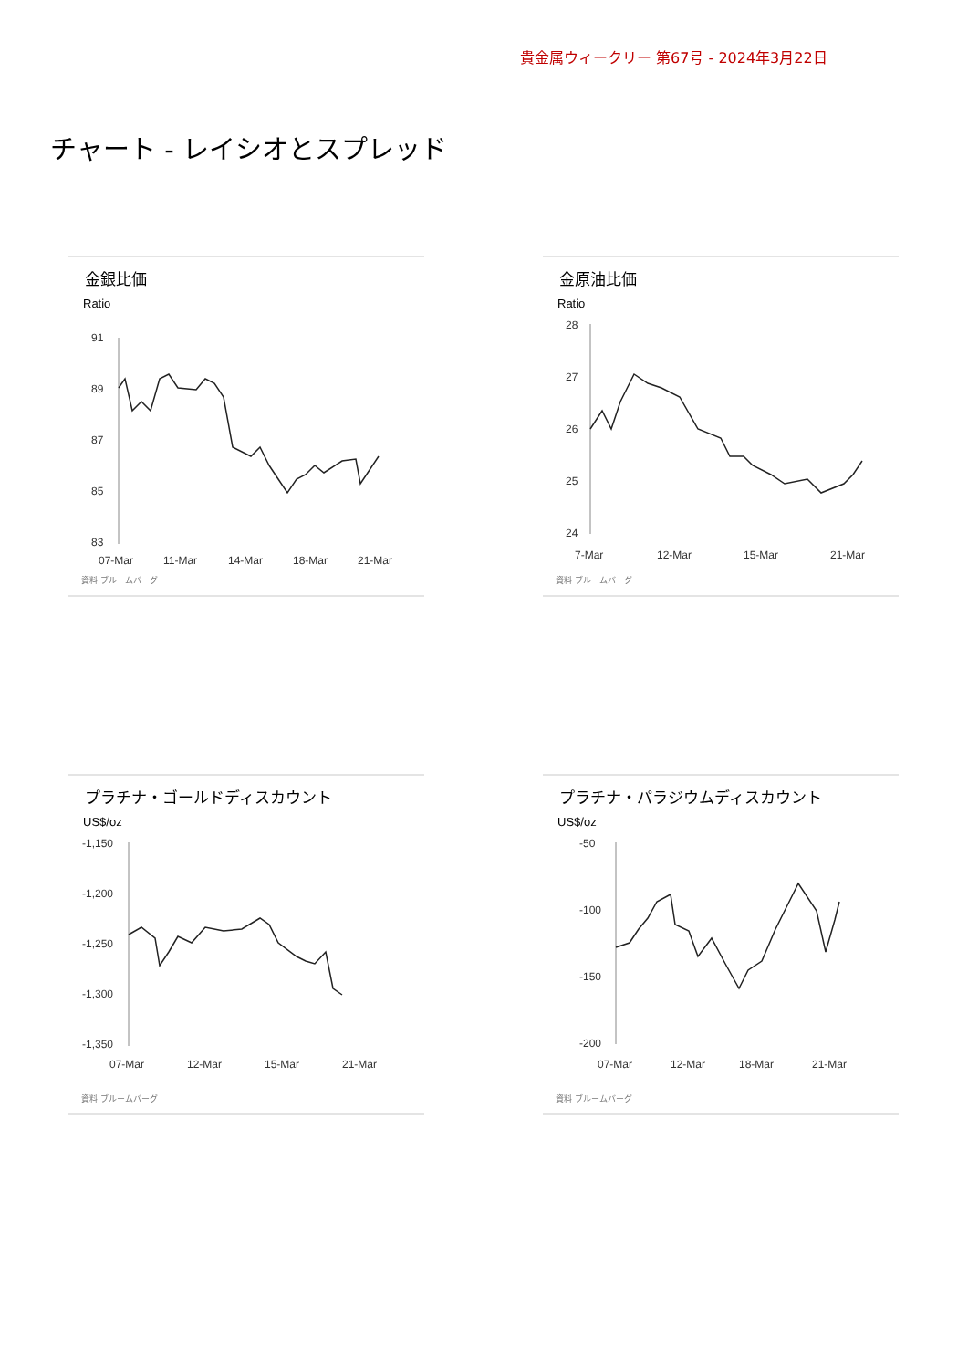貴金属ウィークリー 第67号 - 2024年3月22日
チャート - レイシオとスプレッド
金銀比価
Ratio
91
89
87
85
83
07-Mar
11-Mar
14-Mar
18-Mar
21-Mar
資料 ブルームバーグ
金原油比価
Ratio
28
27
26
25
24
7-Mar
12-Mar
15-Mar
21-Mar
資料 ブルームバーグ
プラチナ・ゴールドディスカウント
US$/oz
-1,150
-1,200
-1,250
-1,300
-1,350
07-Mar
12-Mar
15-Mar
21-Mar
資料 ブルームバーグ
プラチナ・パラジウムディスカウント
US$/oz
-50
-100
-150
-200
07-Mar
12-Mar
18-Mar
21-Mar
資料 ブルームバーグ